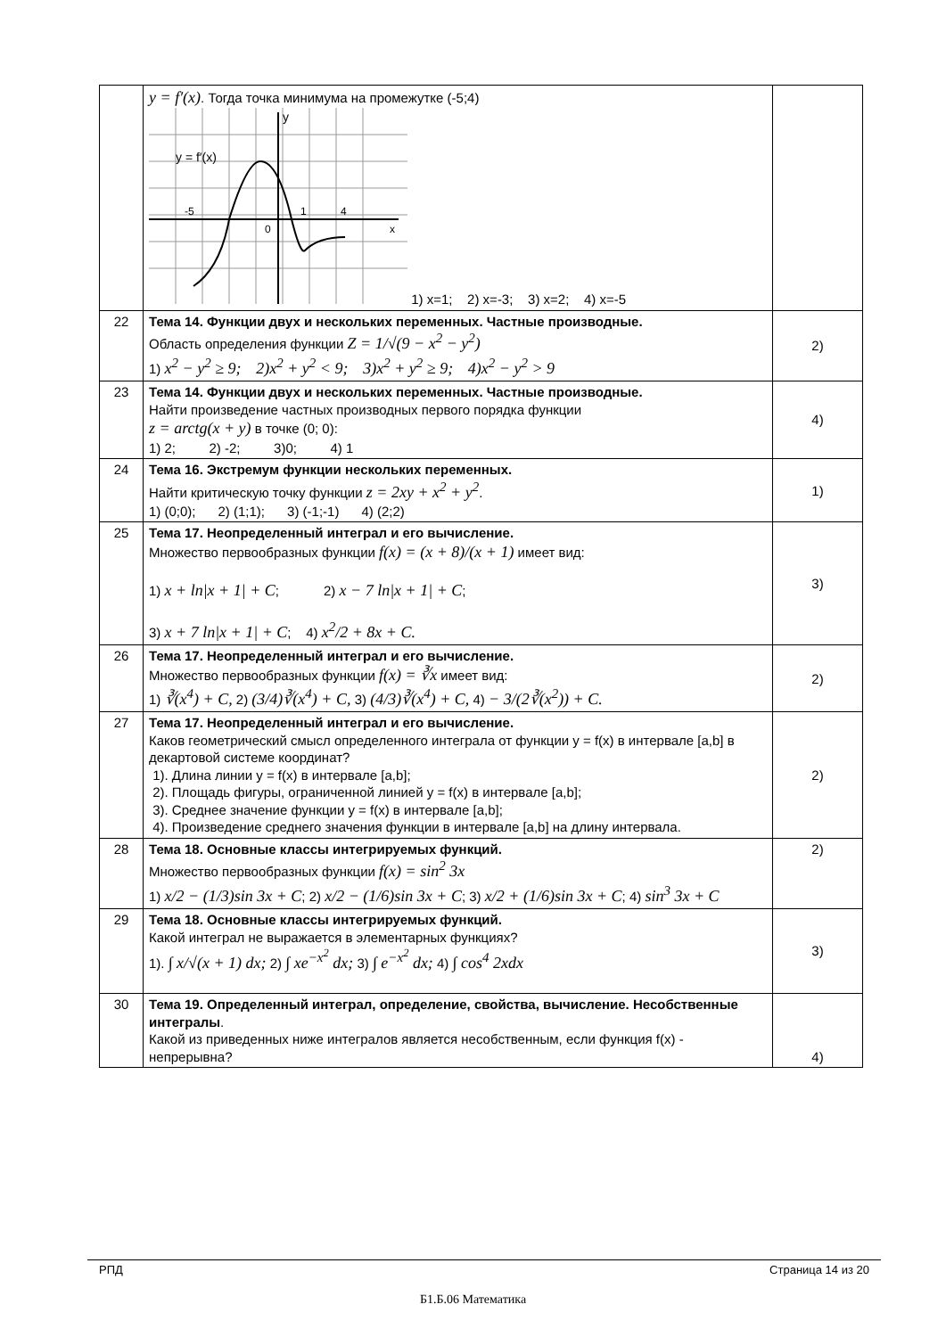| | y = f′(x) . Тогда точка минимума на промежутке (-5;4) y y = f′(x) -5 1 4 0 x 1) x=1; 2) x=-3; 3) x=2; 4) x=-5 | |
| 22 | Тема 14. Функции двух и нескольких переменных. Частные производные. Область определения функции Z = 1/√(9 − x<sup>2</sup> − y<sup>2</sup>) 1) x<sup>2</sup> − y<sup>2</sup> ≥ 9; 2)x<sup>2</sup> + y<sup>2</sup> < 9; 3)x<sup>2</sup> + y<sup>2</sup> ≥ 9; 4)x<sup>2</sup> − y<sup>2</sup> > 9 | 2) |
| 23 | Тема 14. Функции двух и нескольких переменных. Частные производные. Найти произведение частных производных первого порядка функции z = arctg(x + y) в точке (0; 0): 1) 2; 2) -2; 3)0; 4) 1 | 4) |
| 24 | Тема 16. Экстремум функции нескольких переменных. Найти критическую точку функции z = 2xy + x<sup>2</sup> + y<sup>2</sup> . 1) (0;0); 2) (1;1); 3) (-1;-1) 4) (2;2) | 1) |
| 25 | Тема 17. Неопределенный интеграл и его вычисление. Множество первообразных функции f(x) = (x + 8)/(x + 1) имеет вид: 1) x + ln/x + 1/ + C ; 2) x − 7 ln/x + 1/ + C ; 3) x + 7 ln/x + 1/ + C ; 4) x<sup>2</sup>/2 + 8x + C. | 3) |
| 26 | Тема 17. Неопределенный интеграл и его вычисление. Множество первообразных функции f(x) = ∛x имеет вид: 1) ∛(x<sup>4</sup>) + C, 2) (3/4)∛(x<sup>4</sup>) + C, 3) (4/3)∛(x<sup>4</sup>) + C, 4) − 3/(2∛(x<sup>2</sup>)) + C. | 2) |
| 27 | Тема 17. Неопределенный интеграл и его вычисление. Каков геометрический смысл определенного интеграла от функции y = f(x) в интервале [a,b] в декартовой системе координат? 1). Длина линии y = f(x) в интервале [a,b]; 2). Площадь фигуры, ограниченной линией y = f(x) в интервале [a,b]; 3). Среднее значение функции y = f(x) в интервале [a,b]; 4). Произведение среднего значения функции в интервале [a,b] на длину интервала. | 2) |
| 28 | Тема 18. Основные классы интегрируемых функций. Множество первообразных функции f(x) = sin<sup>2</sup> 3x 1) x/2 − (1/3)sin 3x + C ; 2) x/2 − (1/6)sin 3x + C ; 3) x/2 + (1/6)sin 3x + C ; 4) sin<sup>3</sup> 3x + C | 2) |
| 29 | Тема 18. Основные классы интегрируемых функций. Какой интеграл не выражается в элементарных функциях? 1). ∫ x/√(x + 1) dx; 2) ∫ xe<sup>−x<sup>2</sup></sup> dx; 3) ∫ e<sup>−x<sup>2</sup></sup> dx; 4) ∫ cos<sup>4</sup> 2xdx | 3) |
| 30 | Тема 19. Определенный интеграл, определение, свойства, вычисление. Несобственные интегралы . Какой из приведенных ниже интегралов является несобственным, если функция f(x) - непрерывна? | 4) |
РПД Страница 14 из 20
Б1.Б.06 Математика